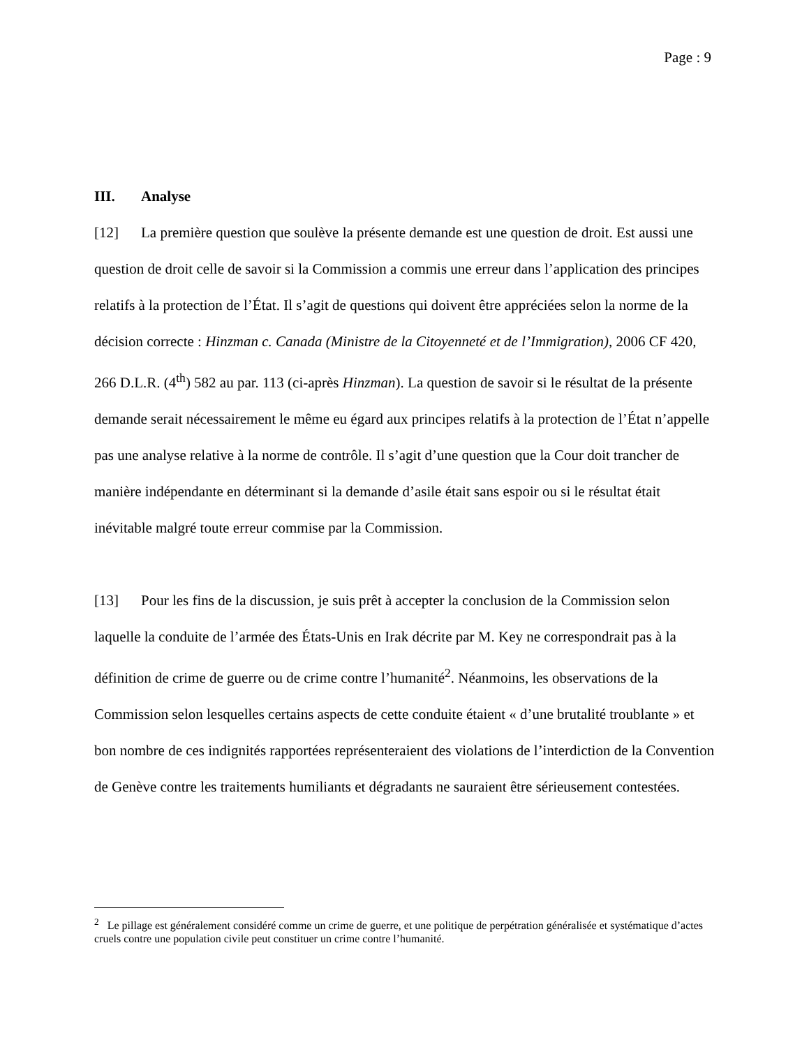Page : 9
III. Analyse
[12] La première question que soulève la présente demande est une question de droit. Est aussi une question de droit celle de savoir si la Commission a commis une erreur dans l’application des principes relatifs à la protection de l’État. Il s’agit de questions qui doivent être appréciées selon la norme de la décision correcte : Hinzman c. Canada (Ministre de la Citoyenneté et de l’Immigration), 2006 CF 420, 266 D.L.R. (4<sup>th</sup>) 582 au par. 113 (ci-après Hinzman). La question de savoir si le résultat de la présente demande serait nécessairement le même eu égard aux principes relatifs à la protection de l’État n’appelle pas une analyse relative à la norme de contrôle. Il s’agit d’une question que la Cour doit trancher de manière indépendante en déterminant si la demande d’asile était sans espoir ou si le résultat était inévitable malgré toute erreur commise par la Commission.
[13] Pour les fins de la discussion, je suis prêt à accepter la conclusion de la Commission selon laquelle la conduite de l’armée des États-Unis en Irak décrite par M. Key ne correspondrait pas à la définition de crime de guerre ou de crime contre l’humanité<sup>2</sup>. Néanmoins, les observations de la Commission selon lesquelles certains aspects de cette conduite étaient « d’une brutalité troublante » et bon nombre de ces indignités rapportées représenteraient des violations de l’interdiction de la Convention de Genève contre les traitements humiliants et dégradants ne sauraient être sérieusement contestées.
<sup>2</sup> Le pillage est généralement considéré comme un crime de guerre, et une politique de perpétration généralisée et systématique d’actes cruels contre une population civile peut constituer un crime contre l’humanité.